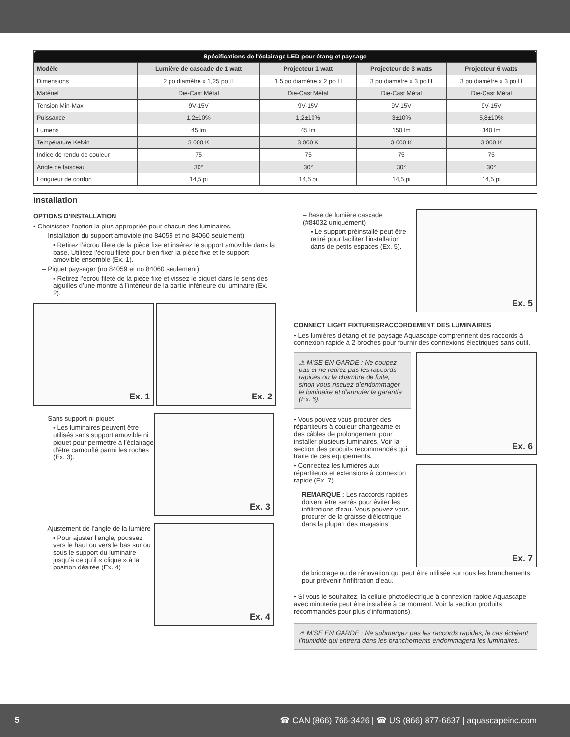| Spécifications de l'éclairage LED pour étang et paysage | | | | |
| --- | --- | --- | --- | --- |
| Modèle | Lumière de cascade de 1 watt | Projecteur 1 watt | Projecteur de 3 watts | Projecteur 6 watts |
| Dimensions | 2 po diamètre x 1,25 po H | 1,5 po diamètre x 2 po H | 3 po diamètre x 3 po H | 3 po diamètre x 3 po H |
| Matériel | Die-Cast Métal | Die-Cast Métal | Die-Cast Métal | Die-Cast Métal |
| Tension Min-Max | 9V-15V | 9V-15V | 9V-15V | 9V-15V |
| Puissance | 1,2±10% | 1,2±10% | 3±10% | 5,8±10% |
| Lumens | 45 lm | 45 lm | 150 lm | 340 lm |
| Température Kelvin | 3 000 K | 3 000 K | 3 000 K | 3 000 K |
| Indice de rendu de couleur | 75 | 75 | 75 | 75 |
| Angle de faisceau | 30° | 30° | 30° | 30° |
| Longueur de cordon | 14,5 pi | 14,5 pi | 14,5 pi | 14,5 pi |
Installation
OPTIONS D’INSTALLATION
• Choisissez l’option la plus appropriée pour chacun des luminaires.
– Installation du support amovible (no 84059 et no 84060 seulement)
▪ Retirez l’écrou fileté de la pièce fixe et insérez le support amovible dans la base. Utilisez l’écrou fileté pour bien fixer la pièce fixe et le support amovible ensemble (Ex. 1).
– Piquet paysager (no 84059 et no 84060 seulement)
▪ Retirez l’écrou fileté de la pièce fixe et vissez le piquet dans le sens des aiguilles d’une montre à l’intérieur de la partie inférieure du luminaire (Ex. 2).
Ex. 1 Ex. 2
– Sans support ni piquet
▪ Les luminaires peuvent être utilisés sans support amovible ni piquet pour permettre à l’éclairage d’être camouflé parmi les roches (Ex. 3).
Ex. 3
– Ajustement de l’angle de la lumière
▪ Pour ajuster l’angle, poussez vers le haut ou vers le bas sur ou sous le support du luminaire jusqu’à ce qu’il « clique » à la position désirée (Ex. 4)
Ex. 4
– Base de lumière cascade (#84032 uniquement)
▪ Le support préinstallé peut être retiré pour faciliter l’installation dans de petits espaces (Ex. 5).
Ex. 5
CONNECT LIGHT FIXTURESRACCORDEMENT DES LUMINAIRES
• Les lumières d'étang et de paysage Aquascape comprennent des raccords à connexion rapide à 2 broches pour fournir des connexions électriques sans outil.
⚠ MISE EN GARDE : Ne coupez pas et ne retirez pas les raccords rapides ou la chambre de fuite, sinon vous risquez d’endommager le luminaire et d’annuler la garantie (Ex. 6).
• Vous pouvez vous procurer des répartiteurs à couleur changeante et des câbles de prolongement pour installer plusieurs luminaires. Voir la section des produits recommandés qui traite de ces équipements.
• Connectez les lumières aux répartiteurs et extensions à connexion rapide (Ex. 7).
REMARQUE : Les raccords rapides doivent être serrés pour éviter les infiltrations d'eau. Vous pouvez vous procurer de la graisse diélectrique dans la plupart des magasins
Ex. 6
Ex. 7
de bricolage ou de rénovation qui peut être utilisée sur tous les branchements pour prévenir l'infiltration d'eau.
• Si vous le souhaitez, la cellule photoélectrique à connexion rapide Aquascape avec minuterie peut être installée à ce moment. Voir la section produits recommandés pour plus d'informations).
⚠ MISE EN GARDE : Ne submergez pas les raccords rapides, le cas échéant l’humidité qui entrera dans les branchements endommagera les luminaires.
5 ☎ CAN (866) 766-3426 | ☎ US (866) 877-6637 | aquascapeinc.com